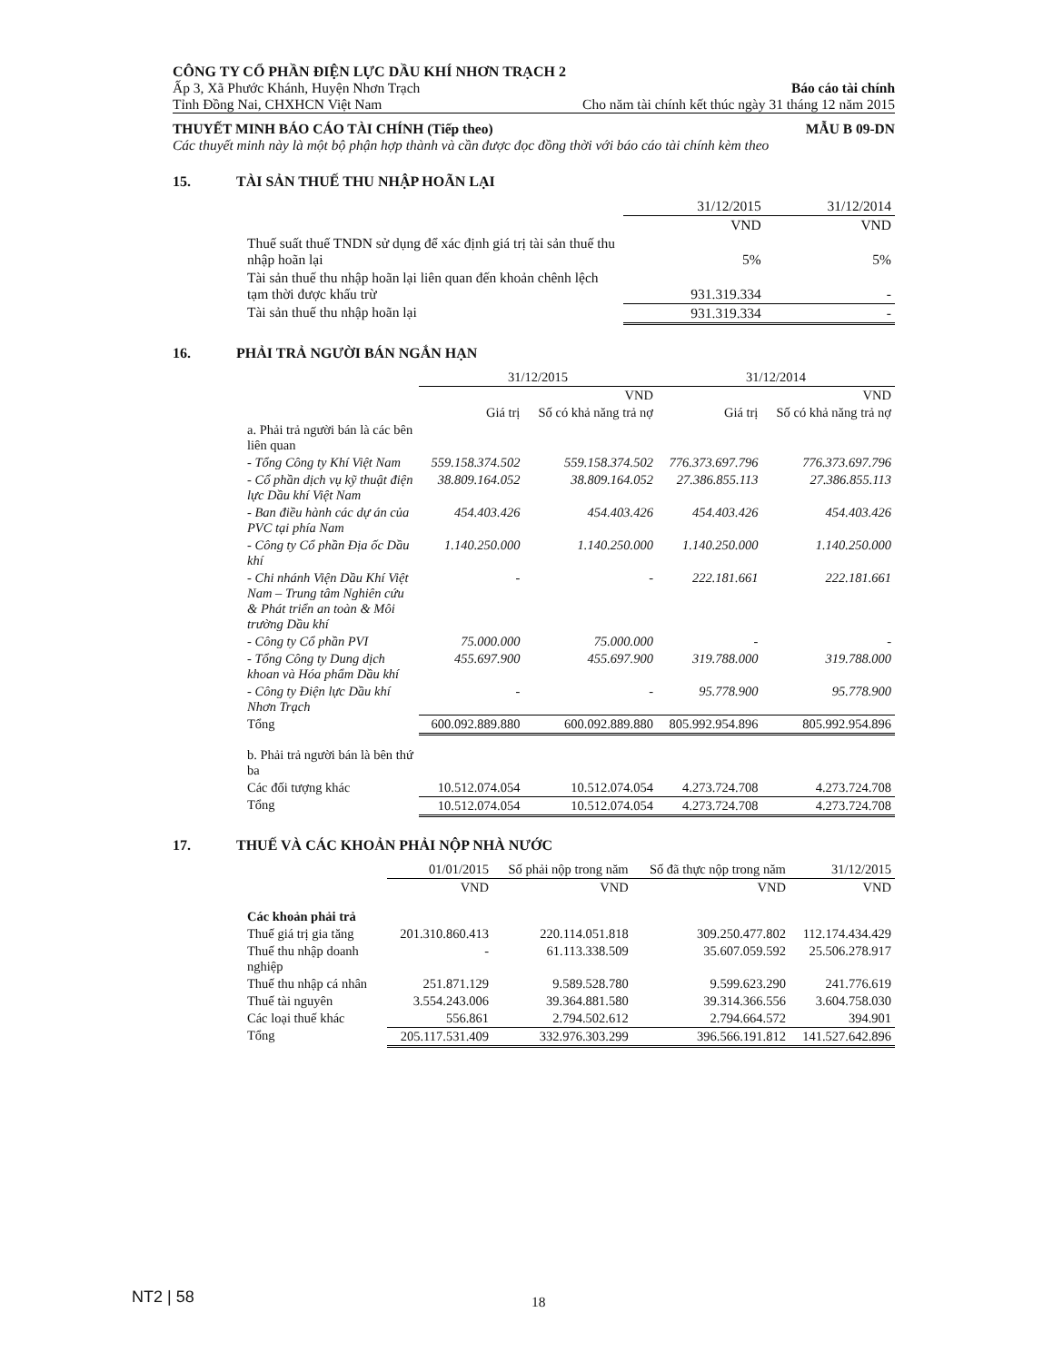CÔNG TY CỔ PHẦN ĐIỆN LỰC DẦU KHÍ NHƠN TRẠCH 2
Ấp 3, Xã Phước Khánh, Huyện Nhơn Trạch Báo cáo tài chính
Tỉnh Đồng Nai, CHXHCN Việt Nam Cho năm tài chính kết thúc ngày 31 tháng 12 năm 2015
THUYẾT MINH BÁO CÁO TÀI CHÍNH (Tiếp theo) MẪU B 09-DN
Các thuyết minh này là một bộ phận hợp thành và cần được đọc đồng thời với báo cáo tài chính kèm theo
15. TÀI SẢN THUẾ THU NHẬP HOÃN LẠI
| | | 31/12/2015 | 31/12/2014 |
| | | VND | VND |
| | Thuế suất thuế TNDN sử dụng để xác định giá trị tài sản thuế thu nhập hoãn lại | 5% | 5% |
| | Tài sản thuế thu nhập hoãn lại liên quan đến khoản chênh lệch tạm thời được khấu trừ | 931.319.334 | - |
| | Tài sản thuế thu nhập hoãn lại | 931.319.334 | - |
16. PHẢI TRẢ NGƯỜI BÁN NGẮN HẠN
| | | 31/12/2015 | | 31/12/2014 | |
| | | | VND | | VND |
| | | Giá trị | Số có khả năng trả nợ | Giá trị | Số có khả năng trả nợ |
| | a. Phải trả người bán là các bên liên quan | | | | |
| | - Tổng Công ty Khí Việt Nam | 559.158.374.502 | 559.158.374.502 | 776.373.697.796 | 776.373.697.796 |
| | - Cổ phần dịch vụ kỹ thuật điện lực Dầu khí Việt Nam | 38.809.164.052 | 38.809.164.052 | 27.386.855.113 | 27.386.855.113 |
| | - Ban điều hành các dự án của PVC tại phía Nam | 454.403.426 | 454.403.426 | 454.403.426 | 454.403.426 |
| | - Công ty Cổ phần Địa ốc Dầu khí | 1.140.250.000 | 1.140.250.000 | 1.140.250.000 | 1.140.250.000 |
| | - Chi nhánh Viện Dầu Khí Việt Nam – Trung tâm Nghiên cứu & Phát triển an toàn & Môi trường Dầu khí | - | - | 222.181.661 | 222.181.661 |
| | - Công ty Cổ phần PVI | 75.000.000 | 75.000.000 | - | - |
| | - Tổng Công ty Dung dịch khoan và Hóa phẩm Dầu khí | 455.697.900 | 455.697.900 | 319.788.000 | 319.788.000 |
| | - Công ty Điện lực Dầu khí Nhơn Trạch | - | - | 95.778.900 | 95.778.900 |
| | Tổng | 600.092.889.880 | 600.092.889.880 | 805.992.954.896 | 805.992.954.896 |
| | b. Phải trả người bán là bên thứ ba | | | | |
| | Các đối tượng khác | 10.512.074.054 | 10.512.074.054 | 4.273.724.708 | 4.273.724.708 |
| | Tổng | 10.512.074.054 | 10.512.074.054 | 4.273.724.708 | 4.273.724.708 |
17. THUẾ VÀ CÁC KHOẢN PHẢI NỘP NHÀ NƯỚC
| | | 01/01/2015 | Số phải nộp trong năm | Số đã thực nộp trong năm | 31/12/2015 |
| | | VND | VND | VND | VND |
| | Các khoản phải trả | | | | |
| | Thuế giá trị gia tăng | 201.310.860.413 | 220.114.051.818 | 309.250.477.802 | 112.174.434.429 |
| | Thuế thu nhập doanh nghiệp | - | 61.113.338.509 | 35.607.059.592 | 25.506.278.917 |
| | Thuế thu nhập cá nhân | 251.871.129 | 9.589.528.780 | 9.599.623.290 | 241.776.619 |
| | Thuế tài nguyên | 3.554.243.006 | 39.364.881.580 | 39.314.366.556 | 3.604.758.030 |
| | Các loại thuế khác | 556.861 | 2.794.502.612 | 2.794.664.572 | 394.901 |
| | Tổng | 205.117.531.409 | 332.976.303.299 | 396.566.191.812 | 141.527.642.896 |
NT2 | 58 18